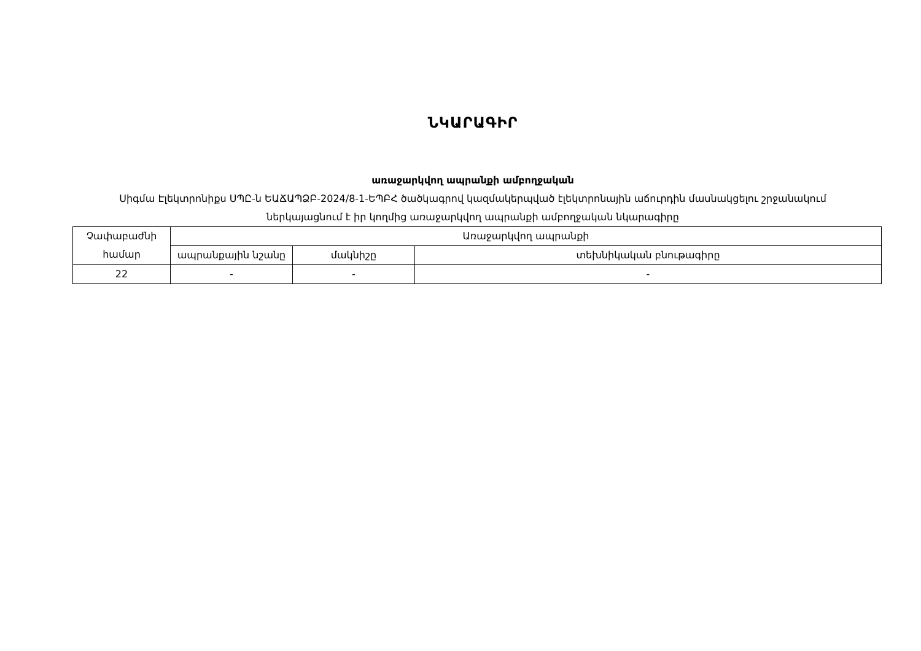ՆԿԱՐԱԳԻՐ
առաջարկվող ապրանքի ամբողջական
Սիգմա Էլեկտրոնիքս ՍՊԸ-ն ԵԱՃԱՊՁԲ-2024/8-1-ԵՊԲՀ ծածկագրով կազմակերպված էլեկտրոնային աճուրդին մասնակցելու շրջանակում ներկայացնում է իր կողմից առաջարկվող ապրանքի ամբողջական նկարագիրը
| Չափաբաժնի համար | Առաջարկվող ապրանքի | | |
| --- | --- | --- | --- |
| | ապրանքային նշանը | մակնիշը | տեխնիկական բնութագիրը |
| 22 | - | - | - |